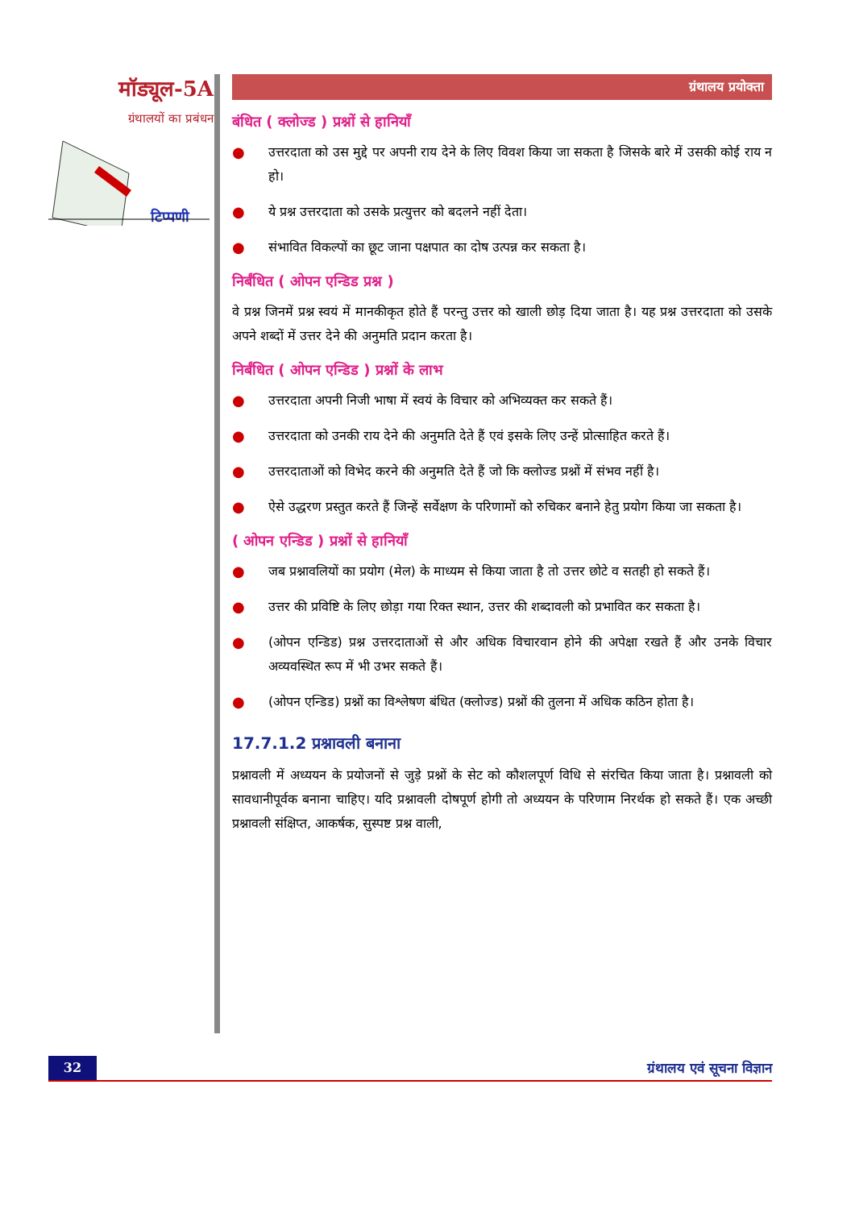मॉड्यूल-5A
ग्रंथालयों का प्रबंधन
टिप्पणी
ग्रंथालय प्रयोक्ता
बंधित ( क्लोज्ड ) प्रश्नों से हानियाँ
● उत्तरदाता को उस मुद्दे पर अपनी राय देने के लिए विवश किया जा सकता है जिसके बारे में उसकी कोई राय न हो।
● ये प्रश्न उत्तरदाता को उसके प्रत्युत्तर को बदलने नहीं देता।
● संभावित विकल्पों का छूट जाना पक्षपात का दोष उत्पन्न कर सकता है।
निर्बंधित ( ओपन एन्डिड प्रश्न )
वे प्रश्न जिनमें प्रश्न स्वयं में मानकीकृत होते हैं परन्तु उत्तर को खाली छोड़ दिया जाता है। यह प्रश्न उत्तरदाता को उसके अपने शब्दों में उत्तर देने की अनुमति प्रदान करता है।
निर्बंधित ( ओपन एन्डिड ) प्रश्नों के लाभ
● उत्तरदाता अपनी निजी भाषा में स्वयं के विचार को अभिव्यक्त कर सकते हैं।
● उत्तरदाता को उनकी राय देने की अनुमति देते हैं एवं इसके लिए उन्हें प्रोत्साहित करते हैं।
● उत्तरदाताओं को विभेद करने की अनुमति देते हैं जो कि क्लोज्ड प्रश्नों में संभव नहीं है।
● ऐसे उद्धरण प्रस्तुत करते हैं जिन्हें सर्वेक्षण के परिणामों को रुचिकर बनाने हेतु प्रयोग किया जा सकता है।
( ओपन एन्डिड ) प्रश्नों से हानियाँ
● जब प्रश्नावलियों का प्रयोग (मेल) के माध्यम से किया जाता है तो उत्तर छोटे व सतही हो सकते हैं।
● उत्तर की प्रविष्टि के लिए छोड़ा गया रिक्त स्थान, उत्तर की शब्दावली को प्रभावित कर सकता है।
● (ओपन एन्डिड) प्रश्न उत्तरदाताओं से और अधिक विचारवान होने की अपेक्षा रखते हैं और उनके विचार अव्यवस्थित रूप में भी उभर सकते हैं।
● (ओपन एन्डिड) प्रश्नों का विश्लेषण बंधित (क्लोज्ड) प्रश्नों की तुलना में अधिक कठिन होता है।
17.7.1.2 प्रश्नावली बनाना
प्रश्नावली में अध्ययन के प्रयोजनों से जुड़े प्रश्नों के सेट को कौशलपूर्ण विधि से संरचित किया जाता है। प्रश्नावली को सावधानीपूर्वक बनाना चाहिए। यदि प्रश्नावली दोषपूर्ण होगी तो अध्ययन के परिणाम निरर्थक हो सकते हैं। एक अच्छी प्रश्नावली संक्षिप्त, आकर्षक, सुस्पष्ट प्रश्न वाली,
32 ग्रंथालय एवं सूचना विज्ञान